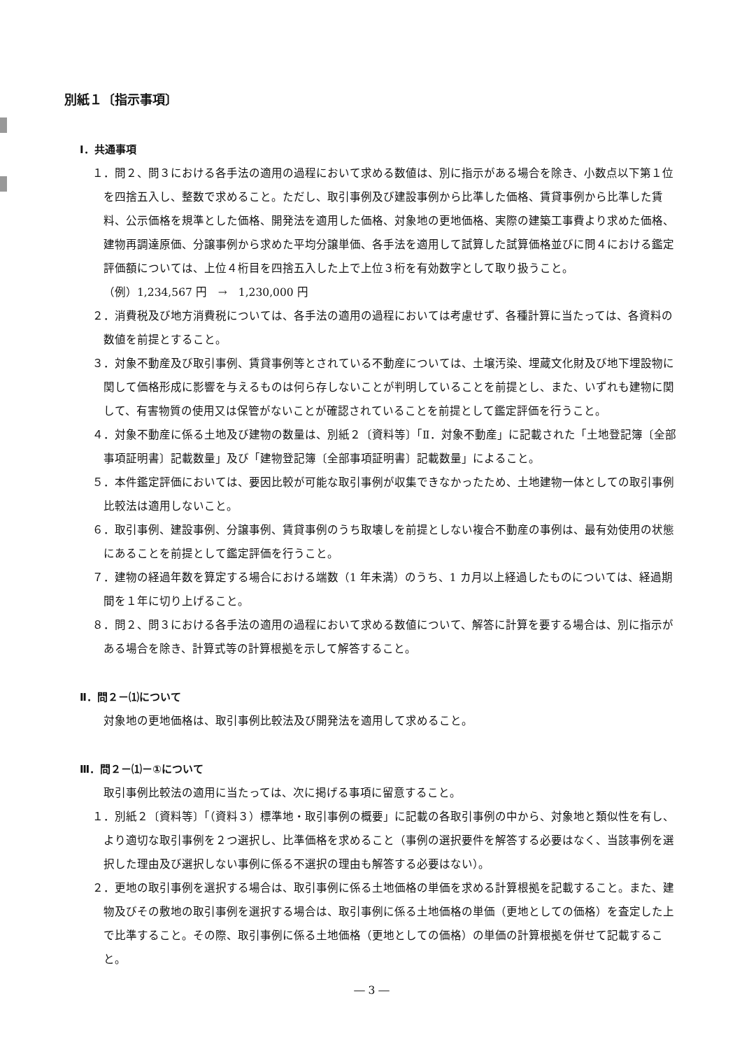別紙１〔指示事項〕
Ⅰ．共通事項
１．問２、問３における各手法の適用の過程において求める数値は、別に指示がある場合を除き、小数点以下第１位を四捨五入し、整数で求めること。ただし、取引事例及び建設事例から比準した価格、賃貸事例から比準した賃料、公示価格を規準とした価格、開発法を適用した価格、対象地の更地価格、実際の建築工事費より求めた価格、建物再調達原価、分譲事例から求めた平均分譲単価、各手法を適用して試算した試算価格並びに問４における鑑定評価額については、上位４桁目を四捨五入した上で上位３桁を有効数字として取り扱うこと。
（例）1,234,567 円　→　1,230,000 円
２．消費税及び地方消費税については、各手法の適用の過程においては考慮せず、各種計算に当たっては、各資料の数値を前提とすること。
３．対象不動産及び取引事例、賃貸事例等とされている不動産については、土壌汚染、埋蔵文化財及び地下埋設物に関して価格形成に影響を与えるものは何ら存しないことが判明していることを前提とし、また、いずれも建物に関して、有害物質の使用又は保管がないことが確認されていることを前提として鑑定評価を行うこと。
４．対象不動産に係る土地及び建物の数量は、別紙２〔資料等〕「Ⅱ．対象不動産」に記載された「土地登記簿〔全部事項証明書〕記載数量」及び「建物登記簿〔全部事項証明書〕記載数量」によること。
５．本件鑑定評価においては、要因比較が可能な取引事例が収集できなかったため、土地建物一体としての取引事例比較法は適用しないこと。
６．取引事例、建設事例、分譲事例、賃貸事例のうち取壊しを前提としない複合不動産の事例は、最有効使用の状態にあることを前提として鑑定評価を行うこと。
７．建物の経過年数を算定する場合における端数（1 年未満）のうち、1 カ月以上経過したものについては、経過期間を１年に切り上げること。
８．問２、問３における各手法の適用の過程において求める数値について、解答に計算を要する場合は、別に指示がある場合を除き、計算式等の計算根拠を示して解答すること。
Ⅱ．問２－⑴について
対象地の更地価格は、取引事例比較法及び開発法を適用して求めること。
Ⅲ．問２－⑴－①について
取引事例比較法の適用に当たっては、次に掲げる事項に留意すること。
１．別紙２〔資料等〕「（資料３）標準地・取引事例の概要」に記載の各取引事例の中から、対象地と類似性を有し、より適切な取引事例を２つ選択し、比準価格を求めること（事例の選択要件を解答する必要はなく、当該事例を選択した理由及び選択しない事例に係る不選択の理由も解答する必要はない）。
２．更地の取引事例を選択する場合は、取引事例に係る土地価格の単価を求める計算根拠を記載すること。また、建物及びその敷地の取引事例を選択する場合は、取引事例に係る土地価格の単価（更地としての価格）を査定した上で比準すること。その際、取引事例に係る土地価格（更地としての価格）の単価の計算根拠を併せて記載すること。
― 3 ―